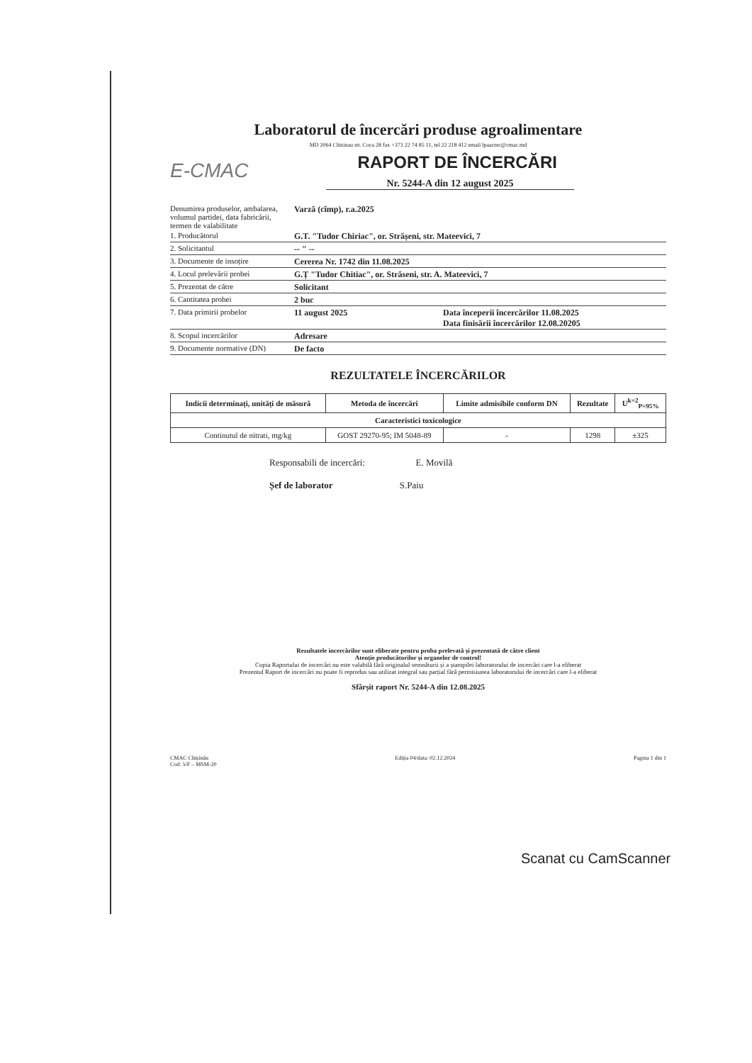Laboratorul de încercări produse agroalimentare
MD 2064 Chisinau str. Coca 28 fax +373 22 74 85 11, tel 22 218 412 email lpaacmc@cmac.md
E-CMAC
RAPORT DE ÎNCERCĂRI
Nr. 5244-A din 12 august 2025
Denumirea produselor, ambalarea, volumul partidei, data fabricării, termen de valabilitate
Varză (cîmp), r.a.2025
1. Producătorul G.T. "Tudor Chiriac", or. Strășeni, str. Mateevici, 7
2. Solicitantul -- " --
3. Documente de insoțire Cererea Nr. 1742 din 11.08.2025
4. Locul prelevării probei G.Ț "Tudor Chitiac", or. Străseni, str. A. Mateevici, 7
5. Prezentat de către Solicitant
6. Cantitatea probei 2 buc
7. Data primirii probelor 11 august 2025 Data începerii încercărilor 11.08.2025
Data finisării încercărilor 12.08.20205
8. Scopul incercărilor Adresare
9. Documente normative (DN)
De facto
REZULTATELE ÎNCERCĂRILOR
| Indicii determinați, unități de măsură | Metoda de încercări | Limite admisibile conform DN | Rezultate | U<sup>k=2</sup><sub>P=95%</sub> |
| --- | --- | --- | --- | --- |
| Caracteristici toxicologice | | | | |
| Continutul de nitrati, mg/kg | GOST 29270-95; IM 5048-89 | - | 1298 | ±325 |
Responsabili de incercări: E. Movilă
Șef de laborator S.Paiu
Rezultatele incercărilor sunt eliberate pentru proba prelevată și prezentată de către client
Atenție producătorilor și organelor de control!
Copia Raportului de incercări nu este valabilă fără originalul semnăturii și a ștampilei laboratorului de incercări care l-a eliberat
Prezentul Raport de incercări nu poate fi reprodus sau utilizat integral sau parțial fără permisiunea laboratorului de incercări care l-a eliberat
Sfârșit raport Nr. 5244-A din 12.08.2025
CMAC Chișinău
Cod: 5/F – MSM-20
Ediția 04/data: 02.12.2024 Pagina 1 din 1
Scanat cu CamScanner